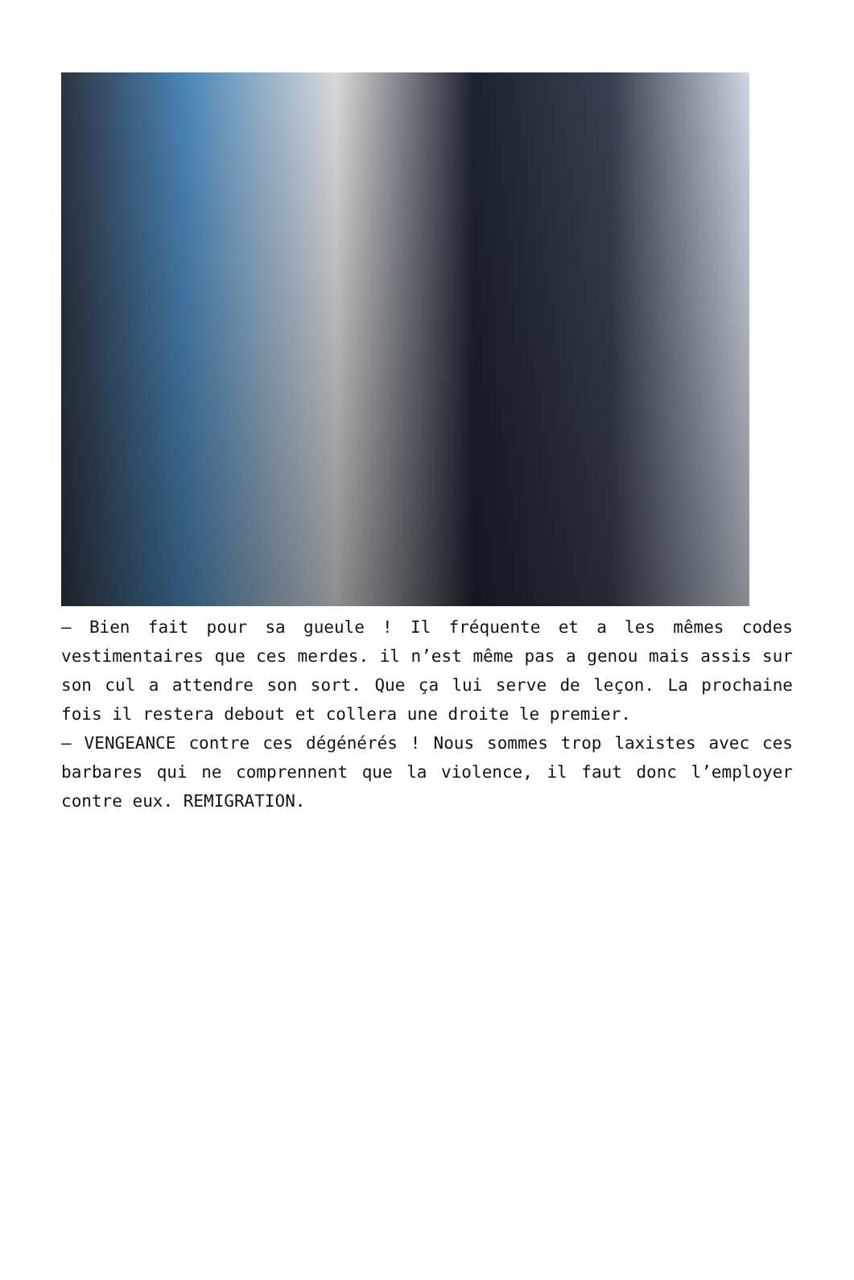– Bien fait pour sa gueule ! Il fréquente et a les mêmes codes vestimentaires que ces merdes. il n’est même pas a genou mais assis sur son cul a attendre son sort. Que ça lui serve de leçon. La prochaine fois il restera debout et collera une droite le premier.
– VENGEANCE contre ces dégénérés ! Nous sommes trop laxistes avec ces barbares qui ne comprennent que la violence, il faut donc l’employer contre eux. REMIGRATION.